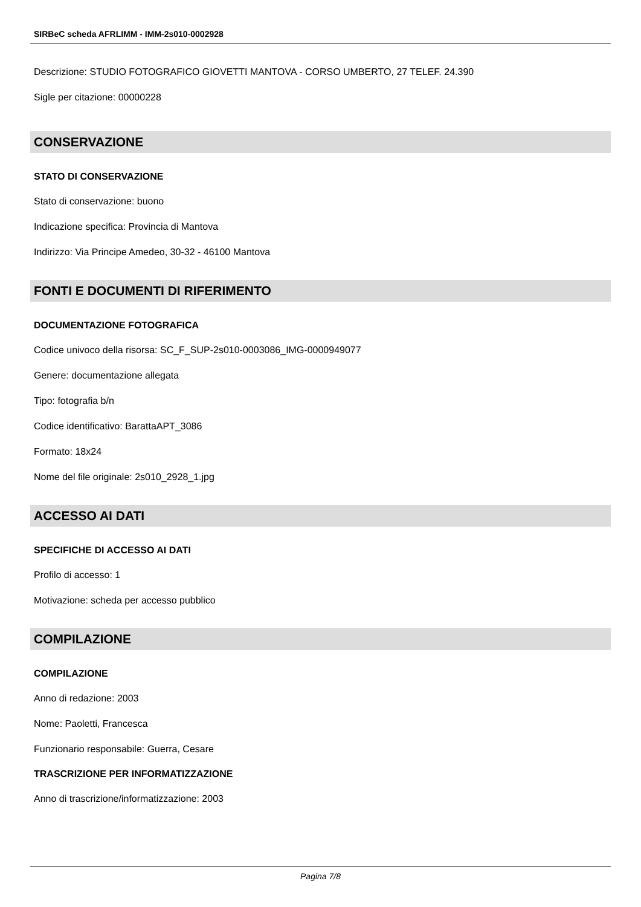SIRBeC scheda AFRLIMM - IMM-2s010-0002928
Descrizione: STUDIO FOTOGRAFICO GIOVETTI MANTOVA - CORSO UMBERTO, 27 TELEF. 24.390
Sigle per citazione: 00000228
CONSERVAZIONE
STATO DI CONSERVAZIONE
Stato di conservazione: buono
Indicazione specifica: Provincia di Mantova
Indirizzo: Via Principe Amedeo, 30-32 - 46100 Mantova
FONTI E DOCUMENTI DI RIFERIMENTO
DOCUMENTAZIONE FOTOGRAFICA
Codice univoco della risorsa: SC_F_SUP-2s010-0003086_IMG-0000949077
Genere: documentazione allegata
Tipo: fotografia b/n
Codice identificativo: BarattaAPT_3086
Formato: 18x24
Nome del file originale: 2s010_2928_1.jpg
ACCESSO AI DATI
SPECIFICHE DI ACCESSO AI DATI
Profilo di accesso: 1
Motivazione: scheda per accesso pubblico
COMPILAZIONE
COMPILAZIONE
Anno di redazione: 2003
Nome: Paoletti, Francesca
Funzionario responsabile: Guerra, Cesare
TRASCRIZIONE PER INFORMATIZZAZIONE
Anno di trascrizione/informatizzazione: 2003
Pagina 7/8